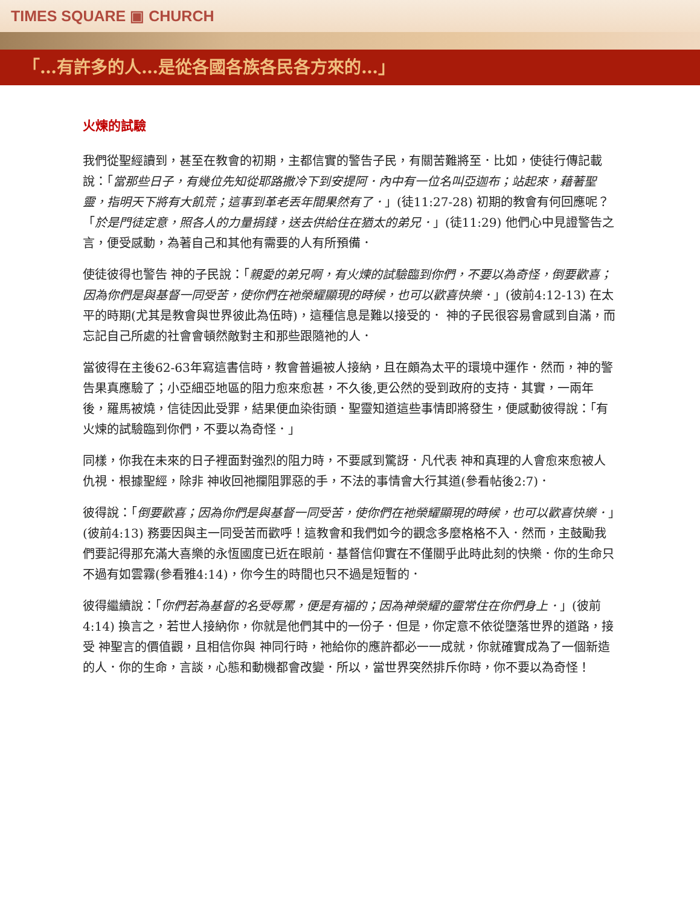TIMES SQUARE ▣ CHURCH
「…有許多的人…是從各國各族各民各方來的…」
火煉的試驗
我們從聖經讀到，甚至在教會的初期，主都信實的警告子民，有關苦難將至．比如，使徒行傳記載說：「當那些日子，有幾位先知從耶路撒冷下到安提阿．內中有一位名叫亞迦布；站起來，藉著聖靈，指明天下將有大飢荒；這事到革老丟年間果然有了．」(徒11:27-28) 初期的教會有何回應呢？「於是門徒定意，照各人的力量捐錢，送去供給住在猶太的弟兄．」(徒11:29) 他們心中見證警告之言，便受感動，為著自己和其他有需要的人有所預備．
使徒彼得也警告 神的子民說：「親愛的弟兄啊，有火煉的試驗臨到你們，不要以為奇怪，倒要歡喜；因為你們是與基督一同受苦，使你們在祂榮耀顯現的時候，也可以歡喜快樂．」(彼前4:12-13) 在太平的時期(尤其是教會與世界彼此為伍時)，這種信息是難以接受的． 神的子民很容易會感到自滿，而忘記自己所處的社會會頓然敵對主和那些跟隨祂的人．
當彼得在主後62-63年寫這書信時，教會普遍被人接納，且在頗為太平的環境中運作．然而，神的警告果真應驗了；小亞細亞地區的阻力愈來愈甚，不久後,更公然的受到政府的支持．其實，一兩年後，羅馬被燒，信徒因此受罪，結果便血染街頭．聖靈知道這些事情即將發生，便感動彼得說：「有火煉的試驗臨到你們，不要以為奇怪．」
同樣，你我在未來的日子裡面對強烈的阻力時，不要感到驚訝．凡代表 神和真理的人會愈來愈被人仇視．根據聖經，除非 神收回祂攔阻罪惡的手，不法的事情會大行其道(參看帖後2:7)．
彼得說：「倒要歡喜；因為你們是與基督一同受苦，使你們在祂榮耀顯現的時候，也可以歡喜快樂．」(彼前4:13) 務要因與主一同受苦而歡呼！這教會和我們如今的觀念多麼格格不入．然而，主鼓勵我們要記得那充滿大喜樂的永恆國度已近在眼前．基督信仰實在不僅關乎此時此刻的快樂．你的生命只不過有如雲霧(參看雅4:14)，你今生的時間也只不過是短暫的．
彼得繼續說：「你們若為基督的名受辱罵，便是有福的；因為神榮耀的靈常住在你們身上．」(彼前4:14) 換言之，若世人接納你，你就是他們其中的一份子．但是，你定意不依從墮落世界的道路，接受 神聖言的價值觀，且相信你與 神同行時，祂給你的應許都必一一成就，你就確實成為了一個新造的人．你的生命，言談，心態和動機都會改變．所以，當世界突然排斥你時，你不要以為奇怪！